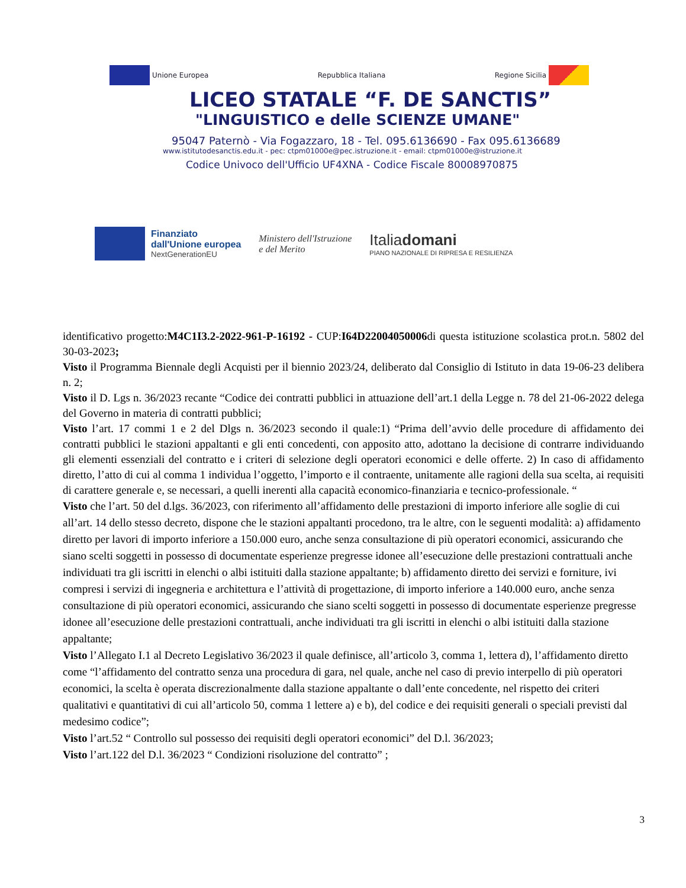Unione Europea Repubblica Italiana Regione Sicilia
LICEO STATALE “F. DE SANCTIS”
"LINGUISTICO e delle SCIENZE UMANE"
95047 Paternò - Via Fogazzaro, 18 - Tel. 095.6136690 - Fax 095.6136689
www.istitutodesanctis.edu.it - pec: ctpm01000e@pec.istruzione.it - email: ctpm01000e@istruzione.it
Codice Univoco dell'Ufficio UF4XNA - Codice Fiscale 80008970875
Finanziato
dall'Unione europea
NextGenerationEU
Ministero dell'Istruzione
e del Merito
Italiadomani
PIANO NAZIONALE DI RIPRESA E RESILIENZA
identificativo progetto:M4C1I3.2-2022-961-P-16192 - CUP:I64D22004050006di questa istituzione scolastica prot.n. 5802 del 30-03-2023;
Visto il Programma Biennale degli Acquisti per il biennio 2023/24, deliberato dal Consiglio di Istituto in data 19-06-23 delibera n. 2;
Visto il D. Lgs n. 36/2023 recante “Codice dei contratti pubblici in attuazione dell’art.1 della Legge n. 78 del 21-06-2022 delega del Governo in materia di contratti pubblici;
Visto l’art. 17 commi 1 e 2 del Dlgs n. 36/2023 secondo il quale:1) “Prima dell’avvio delle procedure di affidamento dei contratti pubblici le stazioni appaltanti e gli enti concedenti, con apposito atto, adottano la decisione di contrarre individuando gli elementi essenziali del contratto e i criteri di selezione degli operatori economici e delle offerte. 2) In caso di affidamento diretto, l’atto di cui al comma 1 individua l’oggetto, l’importo e il contraente, unitamente alle ragioni della sua scelta, ai requisiti di carattere generale e, se necessari, a quelli inerenti alla capacità economico-finanziaria e tecnico-professionale. “
Visto che l’art. 50 del d.lgs. 36/2023, con riferimento all’affidamento delle prestazioni di importo inferiore alle soglie di cui all’art. 14 dello stesso decreto, dispone che le stazioni appaltanti procedono, tra le altre, con le seguenti modalità: a) affidamento diretto per lavori di importo inferiore a 150.000 euro, anche senza consultazione di più operatori economici, assicurando che siano scelti soggetti in possesso di documentate esperienze pregresse idonee all’esecuzione delle prestazioni contrattuali anche individuati tra gli iscritti in elenchi o albi istituiti dalla stazione appaltante; b) affidamento diretto dei servizi e forniture, ivi compresi i servizi di ingegneria e architettura e l’attività di progettazione, di importo inferiore a 140.000 euro, anche senza consultazione di più operatori economici, assicurando che siano scelti soggetti in possesso di documentate esperienze pregresse idonee all’esecuzione delle prestazioni contrattuali, anche individuati tra gli iscritti in elenchi o albi istituiti dalla stazione appaltante;
Visto l’Allegato I.1 al Decreto Legislativo 36/2023 il quale definisce, all’articolo 3, comma 1, lettera d), l’affidamento diretto come “l’affidamento del contratto senza una procedura di gara, nel quale, anche nel caso di previo interpello di più operatori economici, la scelta è operata discrezionalmente dalla stazione appaltante o dall’ente concedente, nel rispetto dei criteri qualitativi e quantitativi di cui all’articolo 50, comma 1 lettere a) e b), del codice e dei requisiti generali o speciali previsti dal medesimo codice”;
Visto l’art.52 “ Controllo sul possesso dei requisiti degli operatori economici” del D.l. 36/2023;
Visto l’art.122 del D.l. 36/2023 “ Condizioni risoluzione del contratto” ;
3